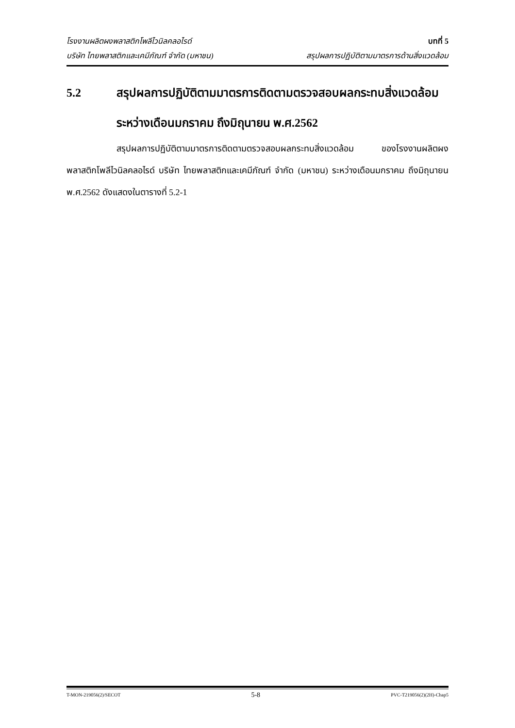โรงงานผลิตผงพลาสติกโพลีไวนิลคลอไรด์ บทที่ 5
บริษัท ไทยพลาสติกและเคมีภัณฑ์ จำกัด (มหาชน) สรุปผลการปฏิบัติตามมาตรการด้านสิ่งแวดล้อม
5.2 สรุปผลการปฏิบัติตามมาตรการติดตามตรวจสอบผลกระทบสิ่งแวดล้อม
ระหว่างเดือนมกราคม ถึงมิถุนายน พ.ศ.2562
สรุปผลการปฏิบัติตามมาตรการติดตามตรวจสอบผลกระทบสิ่งแวดล้อม ของโรงงานผลิตผงพลาสติกโพลีไวนิลคลอไรด์ บริษัท ไทยพลาสติกและเคมีภัณฑ์ จำกัด (มหาชน) ระหว่างเดือนมกราคม ถึงมิถุนายน พ.ศ.2562 ดังแสดงในตารางที่ 5.2-1
T-MON-219056(2)/SECOT 5-8 PVC-T219056(2)(2H)-Chap5